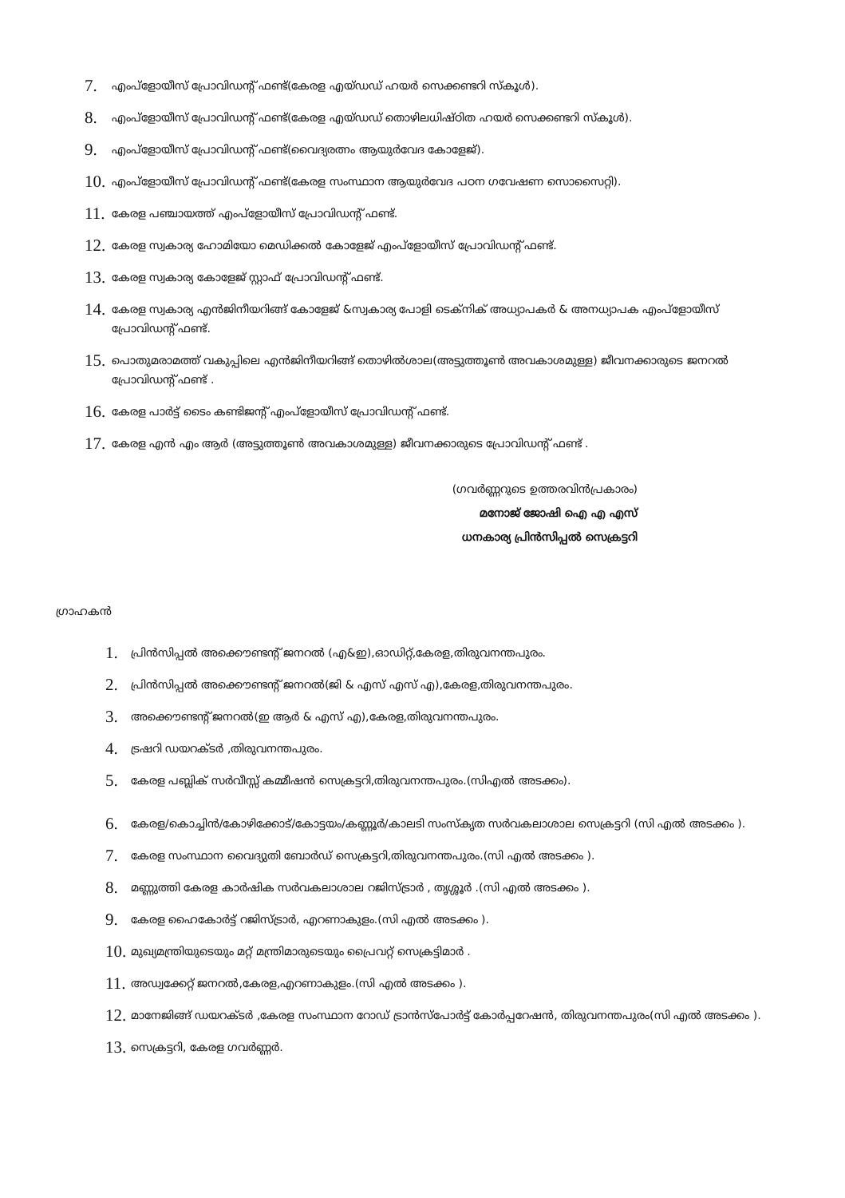7. എംപ്ളോയീസ് പ്രോവിഡന്റ് ഫണ്ട്(കേരള എയ്ഡഡ് ഹയർ സെക്കണ്ടറി സ്കൂൾ).
8. എംപ്ളോയീസ് പ്രോവിഡന്റ് ഫണ്ട്(കേരള എയ്ഡഡ് തൊഴിലധിഷ്ഠിത ഹയർ സെക്കണ്ടറി സ്കൂൾ).
9. എംപ്ളോയീസ് പ്രോവിഡന്റ് ഫണ്ട്(വൈദ്യരത്നം ആയുർവേദ കോളേജ്).
10. എംപ്ളോയീസ് പ്രോവിഡന്റ് ഫണ്ട്(കേരള സംസ്ഥാന ആയുർവേദ പഠന ഗവേഷണ സൊസൈറ്റി).
11. കേരള പഞ്ചായത്ത് എംപ്ളോയീസ് പ്രോവിഡന്റ് ഫണ്ട്.
12. കേരള സ്വകാര്യ ഹോമിയോ മെഡിക്കൽ കോളേജ് എംപ്ളോയീസ് പ്രോവിഡന്റ് ഫണ്ട്.
13. കേരള സ്വകാര്യ കോളേജ് സ്റ്റാഫ് പ്രോവിഡന്റ് ഫണ്ട്.
14. കേരള സ്വകാര്യ എൻജിനീയറിങ്ങ് കോളേജ് &സ്വകാര്യ പോളി ടെക്നിക് അധ്യാപകർ & അനധ്യാപക എംപ്ളോയീസ് പ്രോവിഡന്റ് ഫണ്ട്.
15. പൊതുമരാമത്ത് വകുപ്പിലെ എൻജിനീയറിങ്ങ് തൊഴിൽശാല(അട്ടുത്തൂൺ അവകാശമുള്ള) ജീവനക്കാരുടെ ജനറൽ പ്രോവിഡന്റ് ഫണ്ട് .
16. കേരള പാർട്ട് ടൈം കണ്ടിജന്റ് എംപ്ളോയീസ് പ്രോവിഡന്റ് ഫണ്ട്.
17. കേരള എൻ എം ആർ (അട്ടുത്തൂൺ അവകാശമുള്ള) ജീവനക്കാരുടെ പ്രോവിഡന്റ് ഫണ്ട് .
(ഗവർണ്ണറുടെ ഉത്തരവിൻപ്രകാരം)
മനോജ് ജോഷി ഐ എ എസ്
ധനകാര്യ പ്രിൻസിപ്പൽ സെക്രട്ടറി
ഗ്രാഹകൻ
1. പ്രിൻസിപ്പൽ അക്കൌണ്ടന്റ് ജനറൽ (എ&ഇ),ഓഡിറ്റ്,കേരള,തിരുവനന്തപുരം.
2. പ്രിൻസിപ്പൽ അക്കൌണ്ടന്റ് ജനറൽ(ജി & എസ് എസ് എ),കേരള,തിരുവനന്തപുരം.
3. അക്കൌണ്ടന്റ് ജനറൽ(ഇ ആർ & എസ് എ),കേരള,തിരുവനന്തപുരം.
4. ട്രഷറി ഡയറക്ടർ ,തിരുവനന്തപുരം.
5. കേരള പബ്ലിക് സർവീസ്സ് കമ്മീഷൻ സെക്രട്ടറി,തിരുവനന്തപുരം.(സിഎൽ അടക്കം).
6. കേരള/കൊച്ചിൻ/കോഴിക്കോട്/കോട്ടയം/കണ്ണൂർ/കാലടി സംസ്കൃത സർവകലാശാല സെക്രട്ടറി (സി എൽ അടക്കം ).
7. കേരള സംസ്ഥാന വൈദ്യുതി ബോർഡ് സെക്രട്ടറി,തിരുവനന്തപുരം.(സി എൽ അടക്കം ).
8. മണ്ണുത്തി കേരള കാർഷിക സർവകലാശാല റജിസ്ട്രാർ , തൃശ്ശൂർ .(സി എൽ അടക്കം ).
9. കേരള ഹൈകോർട്ട് റജിസ്ട്രാർ, എറണാകുളം.(സി എൽ അടക്കം ).
10. മുഖ്യമന്ത്രിയുടെയും മറ്റ് മന്ത്രിമാരുടെയും പ്രൈവറ്റ് സെക്രട്ടിമാർ .
11. അഡ്വക്കേറ്റ് ജനറൽ,കേരള,എറണാകുളം.(സി എൽ അടക്കം ).
12. മാനേജിങ്ങ് ഡയറക്ടർ ,കേരള സംസ്ഥാന റോഡ് ട്രാൻസ്പോർട്ട് കോർപ്പറേഷൻ, തിരുവനന്തപുരം(സി എൽ അടക്കം ).
13. സെക്രട്ടറി, കേരള ഗവർണ്ണർ.